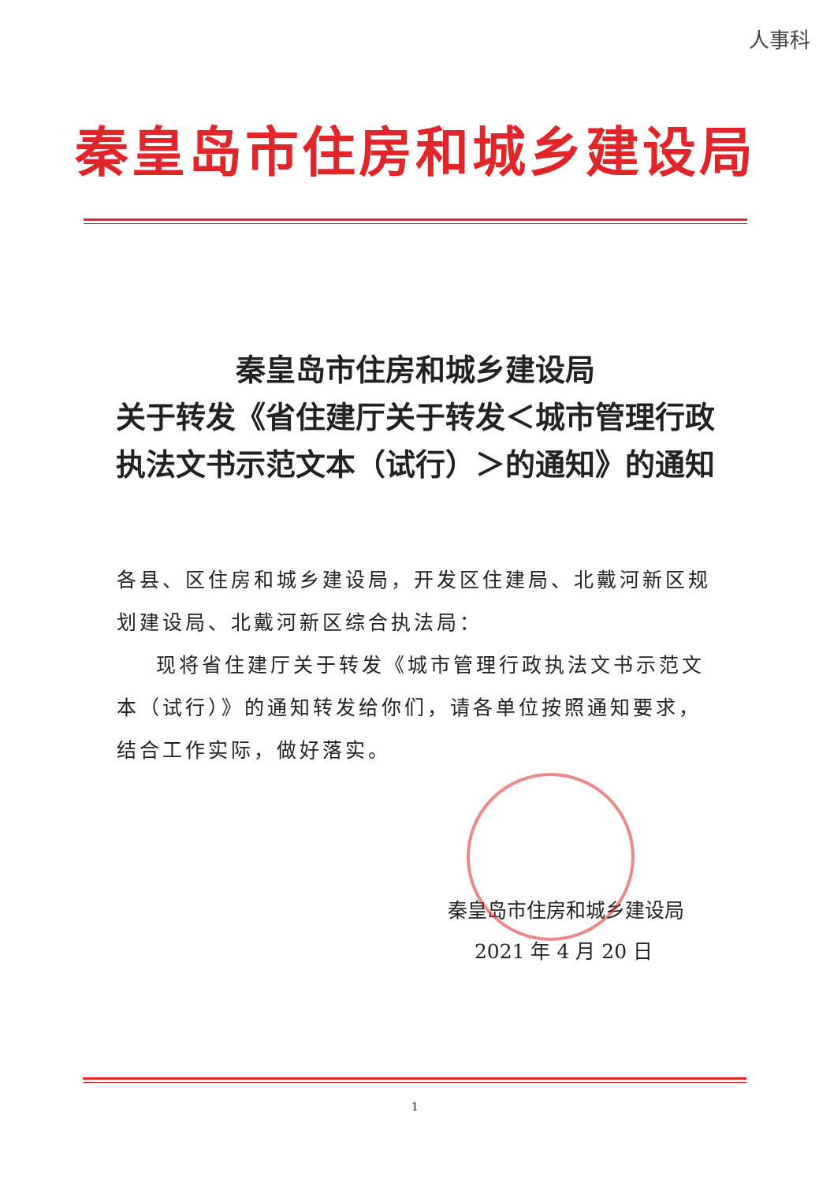人事科
秦皇岛市住房和城乡建设局
秦皇岛市住房和城乡建设局
关于转发《省住建厅关于转发＜城市管理行政执法文书示范文本（试行）＞的通知》的通知
各县、区住房和城乡建设局，开发区住建局、北戴河新区规划建设局、北戴河新区综合执法局：
现将省住建厅关于转发《城市管理行政执法文书示范文本（试行）》的通知转发给你们，请各单位按照通知要求，结合工作实际，做好落实。
秦皇岛市住房和城乡建设局
2021 年 4 月 20 日
1